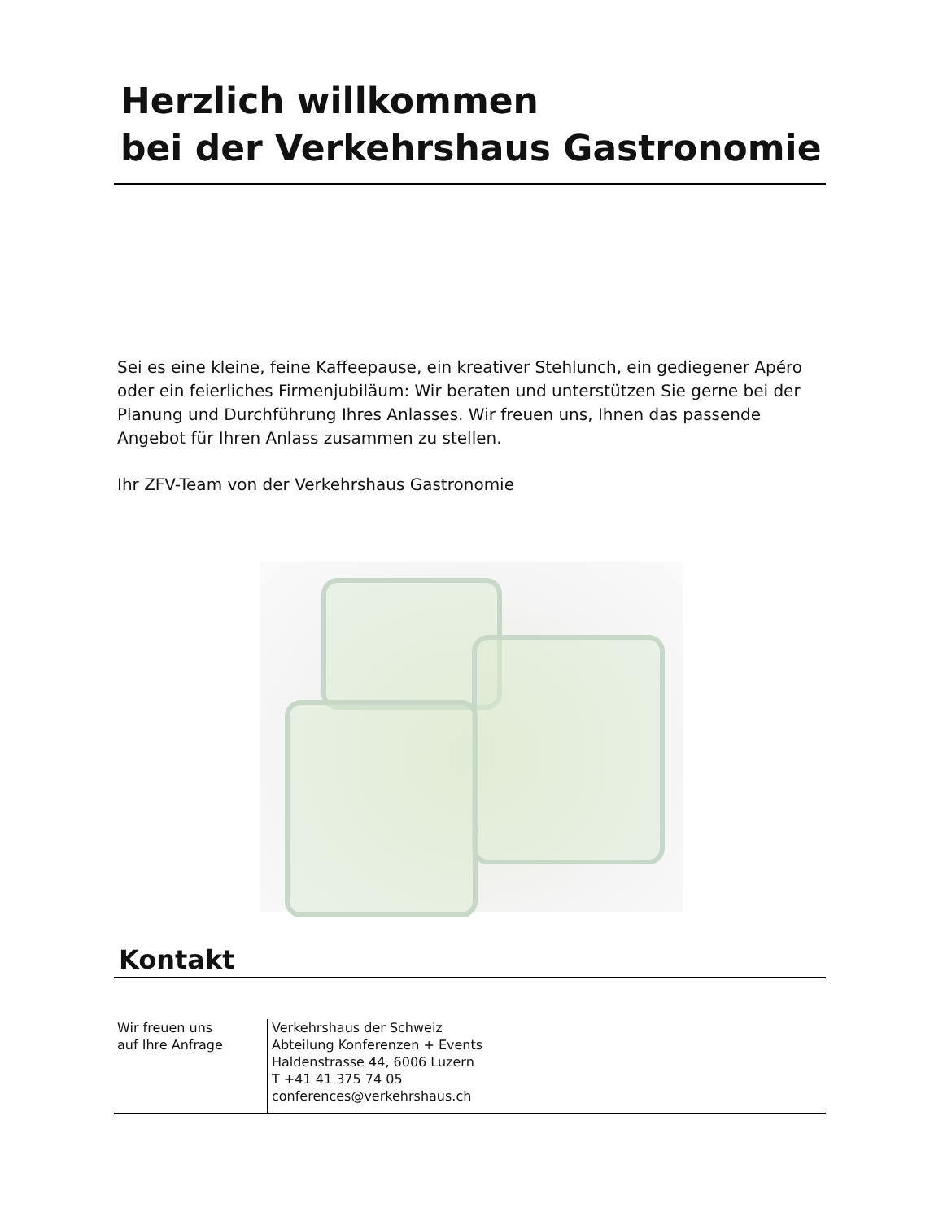Herzlich willkommen
bei der Verkehrshaus Gastronomie
Sei es eine kleine, feine Kaffeepause, ein kreativer Stehlunch, ein gediegener Apéro oder ein feierliches Firmenjubiläum: Wir beraten und unterstützen Sie gerne bei der Planung und Durchführung Ihres Anlasses. Wir freuen uns, Ihnen das passende Angebot für Ihren Anlass zusammen zu stellen.
Ihr ZFV-Team von der Verkehrshaus Gastronomie
Kontakt
Wir freuen uns
auf Ihre Anfrage
Verkehrshaus der Schweiz
Abteilung Konferenzen + Events
Haldenstrasse 44, 6006 Luzern
T +41 41 375 74 05
conferences@verkehrshaus.ch